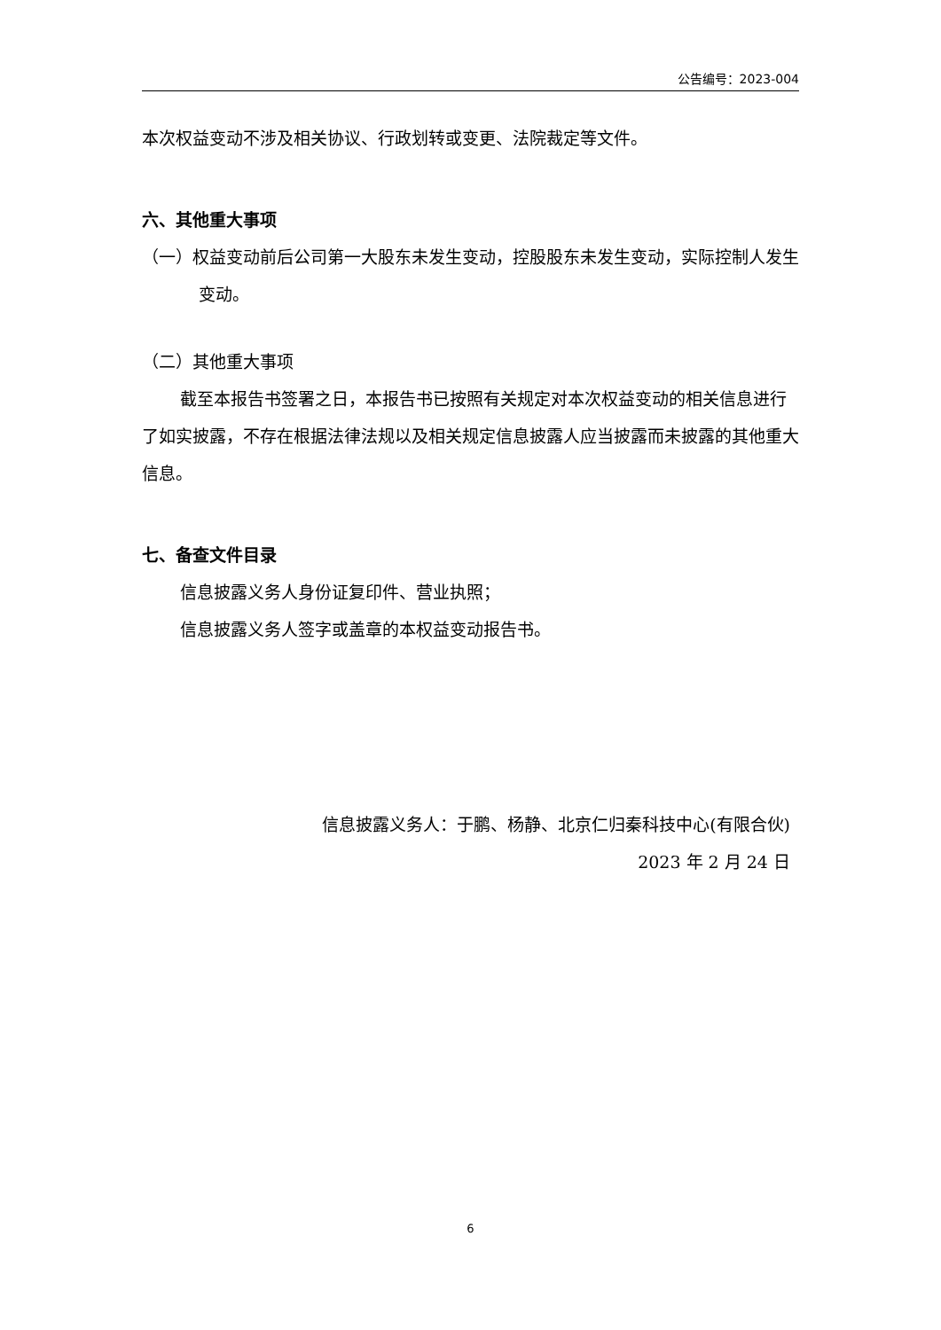公告编号：2023-004
本次权益变动不涉及相关协议、行政划转或变更、法院裁定等文件。
六、其他重大事项
（一）权益变动前后公司第一大股东未发生变动，控股股东未发生变动，实际控制人发生变动。
（二）其他重大事项
截至本报告书签署之日，本报告书已按照有关规定对本次权益变动的相关信息进行了如实披露，不存在根据法律法规以及相关规定信息披露人应当披露而未披露的其他重大信息。
七、备查文件目录
信息披露义务人身份证复印件、营业执照；
信息披露义务人签字或盖章的本权益变动报告书。
信息披露义务人：于鹏、杨静、北京仁归秦科技中心(有限合伙)
2023 年 2 月 24 日
6